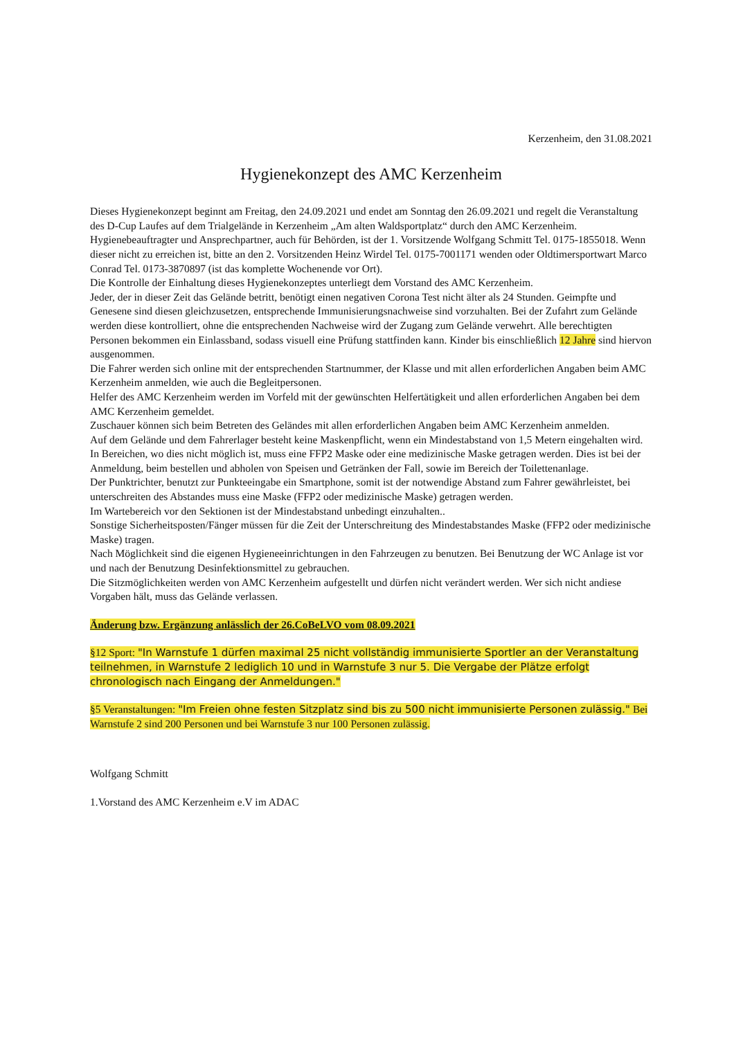Kerzenheim, den 31.08.2021
Hygienekonzept des AMC Kerzenheim
Dieses Hygienekonzept beginnt am Freitag, den 24.09.2021 und endet am Sonntag den 26.09.2021 und regelt die Veranstaltung des D-Cup Laufes auf dem Trialgelände in Kerzenheim „Am alten Waldsportplatz“ durch den AMC Kerzenheim.
Hygienebeauftragter und Ansprechpartner, auch für Behörden, ist der 1. Vorsitzende Wolfgang Schmitt Tel. 0175-1855018. Wenn dieser nicht zu erreichen ist, bitte an den 2. Vorsitzenden Heinz Wirdel Tel. 0175-7001171 wenden oder Oldtimersportwart Marco Conrad Tel. 0173-3870897 (ist das komplette Wochenende vor Ort).
Die Kontrolle der Einhaltung dieses Hygienekonzeptes unterliegt dem Vorstand des AMC Kerzenheim.
Jeder, der in dieser Zeit das Gelände betritt, benötigt einen negativen Corona Test nicht älter als 24 Stunden. Geimpfte und Genesene sind diesen gleichzusetzen, entsprechende Immunisierungsnachweise sind vorzuhalten. Bei der Zufahrt zum Gelände werden diese kontrolliert, ohne die entsprechenden Nachweise wird der Zugang zum Gelände verwehrt. Alle berechtigten Personen bekommen ein Einlassband, sodass visuell eine Prüfung stattfinden kann. Kinder bis einschließlich 12 Jahre sind hiervon ausgenommen.
Die Fahrer werden sich online mit der entsprechenden Startnummer, der Klasse und mit allen erforderlichen Angaben beim AMC Kerzenheim anmelden, wie auch die Begleitpersonen.
Helfer des AMC Kerzenheim werden im Vorfeld mit der gewünschten Helfertätigkeit und allen erforderlichen Angaben bei dem AMC Kerzenheim gemeldet.
Zuschauer können sich beim Betreten des Geländes mit allen erforderlichen Angaben beim AMC Kerzenheim anmelden.
Auf dem Gelände und dem Fahrerlager besteht keine Maskenpflicht, wenn ein Mindestabstand von 1,5 Metern eingehalten wird. In Bereichen, wo dies nicht möglich ist, muss eine FFP2 Maske oder eine medizinische Maske getragen werden. Dies ist bei der Anmeldung, beim bestellen und abholen von Speisen und Getränken der Fall, sowie im Bereich der Toilettenanlage.
Der Punktrichter, benutzt zur Punkteeingabe ein Smartphone, somit ist der notwendige Abstand zum Fahrer gewährleistet, bei unterschreiten des Abstandes muss eine Maske (FFP2 oder medizinische Maske) getragen werden.
Im Wartebereich vor den Sektionen ist der Mindestabstand unbedingt einzuhalten..
Sonstige Sicherheitsposten/Fänger müssen für die Zeit der Unterschreitung des Mindestabstandes Maske (FFP2 oder medizinische Maske) tragen.
Nach Möglichkeit sind die eigenen Hygieneeinrichtungen in den Fahrzeugen zu benutzen. Bei Benutzung der WC Anlage ist vor und nach der Benutzung Desinfektionsmittel zu gebrauchen.
Die Sitzmöglichkeiten werden von AMC Kerzenheim aufgestellt und dürfen nicht verändert werden. Wer sich nicht andiese Vorgaben hält, muss das Gelände verlassen.
Änderung bzw. Ergänzung anlässlich der 26.CoBeLVO vom 08.09.2021
§12 Sport: "In Warnstufe 1 dürfen maximal 25 nicht vollständig immunisierte Sportler an der Veranstaltung teilnehmen, in Warnstufe 2 lediglich 10 und in Warnstufe 3 nur 5. Die Vergabe der Plätze erfolgt chronologisch nach Eingang der Anmeldungen."
§5 Veranstaltungen: "Im Freien ohne festen Sitzplatz sind bis zu 500 nicht immunisierte Personen zulässig." Bei Warnstufe 2 sind 200 Personen und bei Warnstufe 3 nur 100 Personen zulässig.
Wolfgang Schmitt
1.Vorstand des AMC Kerzenheim e.V im ADAC